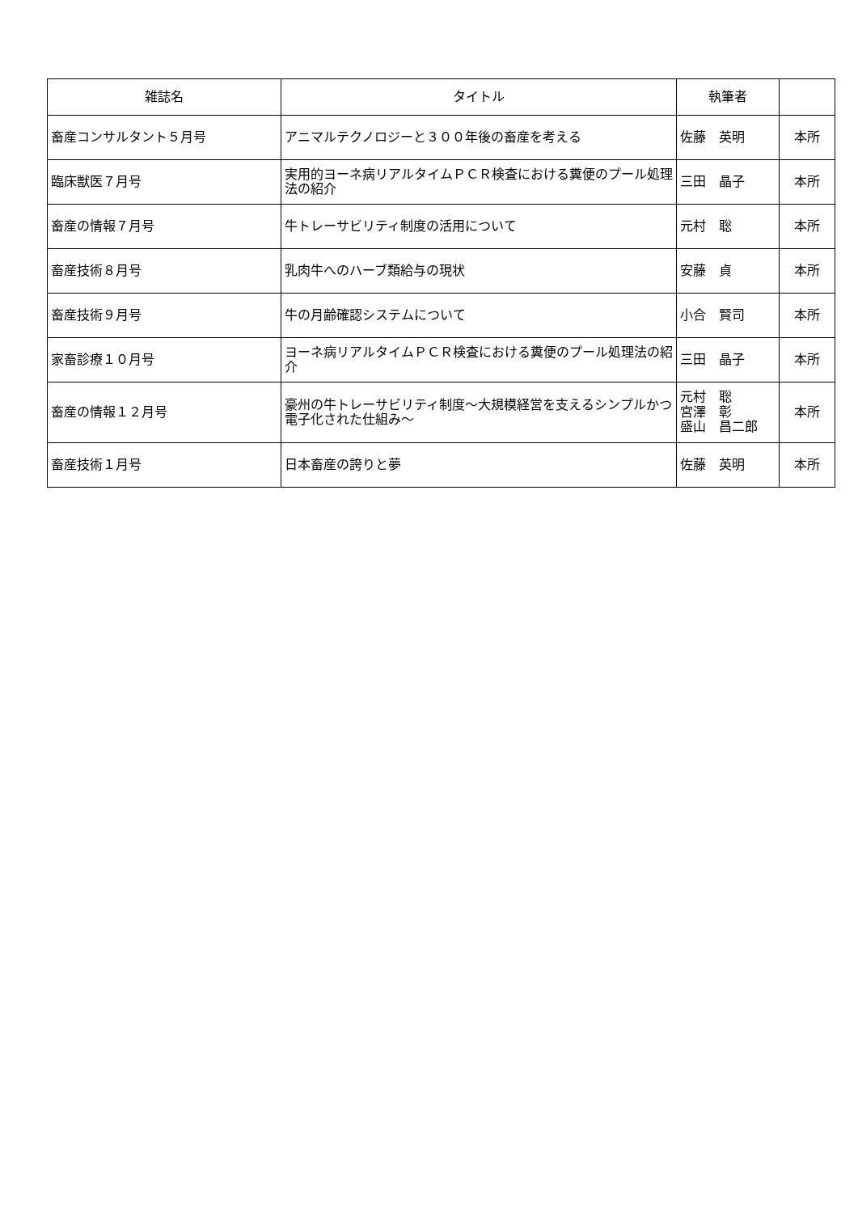| 雑誌名 | タイトル | 執筆者 | |
| --- | --- | --- | --- |
| 畜産コンサルタント５月号 | アニマルテクノロジーと３００年後の畜産を考える | 佐藤 英明 | 本所 |
| 臨床獣医７月号 | 実用的ヨーネ病リアルタイムＰＣＲ検査における糞便のプール処理法の紹介 | 三田 晶子 | 本所 |
| 畜産の情報７月号 | 牛トレーサビリティ制度の活用について | 元村 聡 | 本所 |
| 畜産技術８月号 | 乳肉牛へのハーブ類給与の現状 | 安藤 貞 | 本所 |
| 畜産技術９月号 | 牛の月齢確認システムについて | 小合 賢司 | 本所 |
| 家畜診療１０月号 | ヨーネ病リアルタイムＰＣＲ検査における糞便のプール処理法の紹介 | 三田 晶子 | 本所 |
| 畜産の情報１２月号 | 豪州の牛トレーサビリティ制度～大規模経営を支えるシンプルかつ電子化された仕組み～ | 元村 聡 宮澤 彰 盛山 昌二郎 | 本所 |
| 畜産技術１月号 | 日本畜産の誇りと夢 | 佐藤 英明 | 本所 |